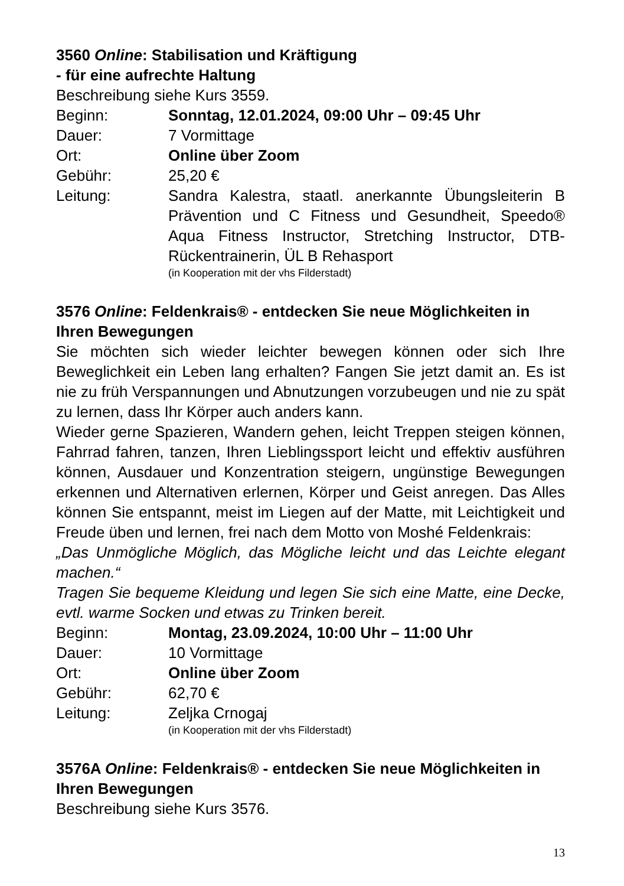3560 Online: Stabilisation und Kräftigung
- für eine aufrechte Haltung
Beschreibung siehe Kurs 3559.
Beginn: Sonntag, 12.01.2024, 09:00 Uhr – 09:45 Uhr
Dauer: 7 Vormittage
Ort: Online über Zoom
Gebühr: 25,20 €
Leitung: Sandra Kalestra, staatl. anerkannte Übungsleiterin B Prävention und C Fitness und Gesundheit, Speedo® Aqua Fitness Instructor, Stretching Instructor, DTB-Rückentrainerin, ÜL B Rehasport
(in Kooperation mit der vhs Filderstadt)
3576 Online: Feldenkrais® - entdecken Sie neue Möglichkeiten in Ihren Bewegungen
Sie möchten sich wieder leichter bewegen können oder sich Ihre Beweglichkeit ein Leben lang erhalten? Fangen Sie jetzt damit an. Es ist nie zu früh Verspannungen und Abnutzungen vorzubeugen und nie zu spät zu lernen, dass Ihr Körper auch anders kann.
Wieder gerne Spazieren, Wandern gehen, leicht Treppen steigen können, Fahrrad fahren, tanzen, Ihren Lieblingssport leicht und effektiv ausführen können, Ausdauer und Konzentration steigern, ungünstige Bewegungen erkennen und Alternativen erlernen, Körper und Geist anregen. Das Alles können Sie entspannt, meist im Liegen auf der Matte, mit Leichtigkeit und Freude üben und lernen, frei nach dem Motto von Moshé Feldenkrais:
„Das Unmögliche Möglich, das Mögliche leicht und das Leichte elegant machen.“
Tragen Sie bequeme Kleidung und legen Sie sich eine Matte, eine Decke, evtl. warme Socken und etwas zu Trinken bereit.
Beginn: Montag, 23.09.2024, 10:00 Uhr – 11:00 Uhr
Dauer: 10 Vormittage
Ort: Online über Zoom
Gebühr: 62,70 €
Leitung: Zeljka Crnogaj
(in Kooperation mit der vhs Filderstadt)
3576A Online: Feldenkrais® - entdecken Sie neue Möglichkeiten in Ihren Bewegungen
Beschreibung siehe Kurs 3576.
13